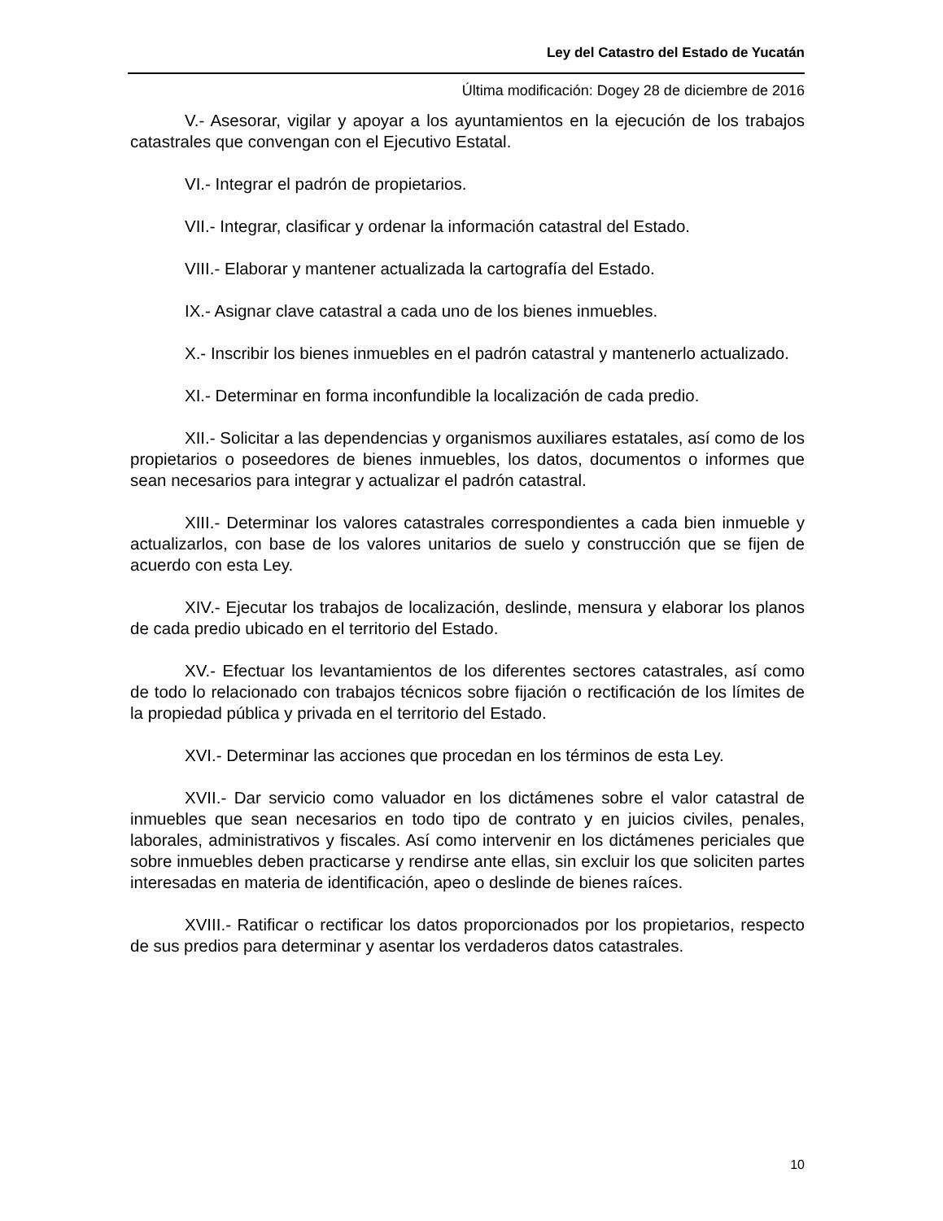Ley del Catastro del Estado de Yucatán
Última modificación: Dogey 28 de diciembre de 2016
V.- Asesorar, vigilar y apoyar a los ayuntamientos en la ejecución de los trabajos catastrales que convengan con el Ejecutivo Estatal.
VI.- Integrar el padrón de propietarios.
VII.- Integrar, clasificar y ordenar la información catastral del Estado.
VIII.- Elaborar y mantener actualizada la cartografía del Estado.
IX.- Asignar clave catastral a cada uno de los bienes inmuebles.
X.- Inscribir los bienes inmuebles en el padrón catastral y mantenerlo actualizado.
XI.- Determinar en forma inconfundible la localización de cada predio.
XII.- Solicitar a las dependencias y organismos auxiliares estatales, así como de los propietarios o poseedores de bienes inmuebles, los datos, documentos o informes que sean necesarios para integrar y actualizar el padrón catastral.
XIII.- Determinar los valores catastrales correspondientes a cada bien inmueble y actualizarlos, con base de los valores unitarios de suelo y construcción que se fijen de acuerdo con esta Ley.
XIV.- Ejecutar los trabajos de localización, deslinde, mensura y elaborar los planos de cada predio ubicado en el territorio del Estado.
XV.- Efectuar los levantamientos de los diferentes sectores catastrales, así como de todo lo relacionado con trabajos técnicos sobre fijación o rectificación de los límites de la propiedad pública y privada en el territorio del Estado.
XVI.- Determinar las acciones que procedan en los términos de esta Ley.
XVII.- Dar servicio como valuador en los dictámenes sobre el valor catastral de inmuebles que sean necesarios en todo tipo de contrato y en juicios civiles, penales, laborales, administrativos y fiscales. Así como intervenir en los dictámenes periciales que sobre inmuebles deben practicarse y rendirse ante ellas, sin excluir los que soliciten partes interesadas en materia de identificación, apeo o deslinde de bienes raíces.
XVIII.- Ratificar o rectificar los datos proporcionados por los propietarios, respecto de sus predios para determinar y asentar los verdaderos datos catastrales.
10